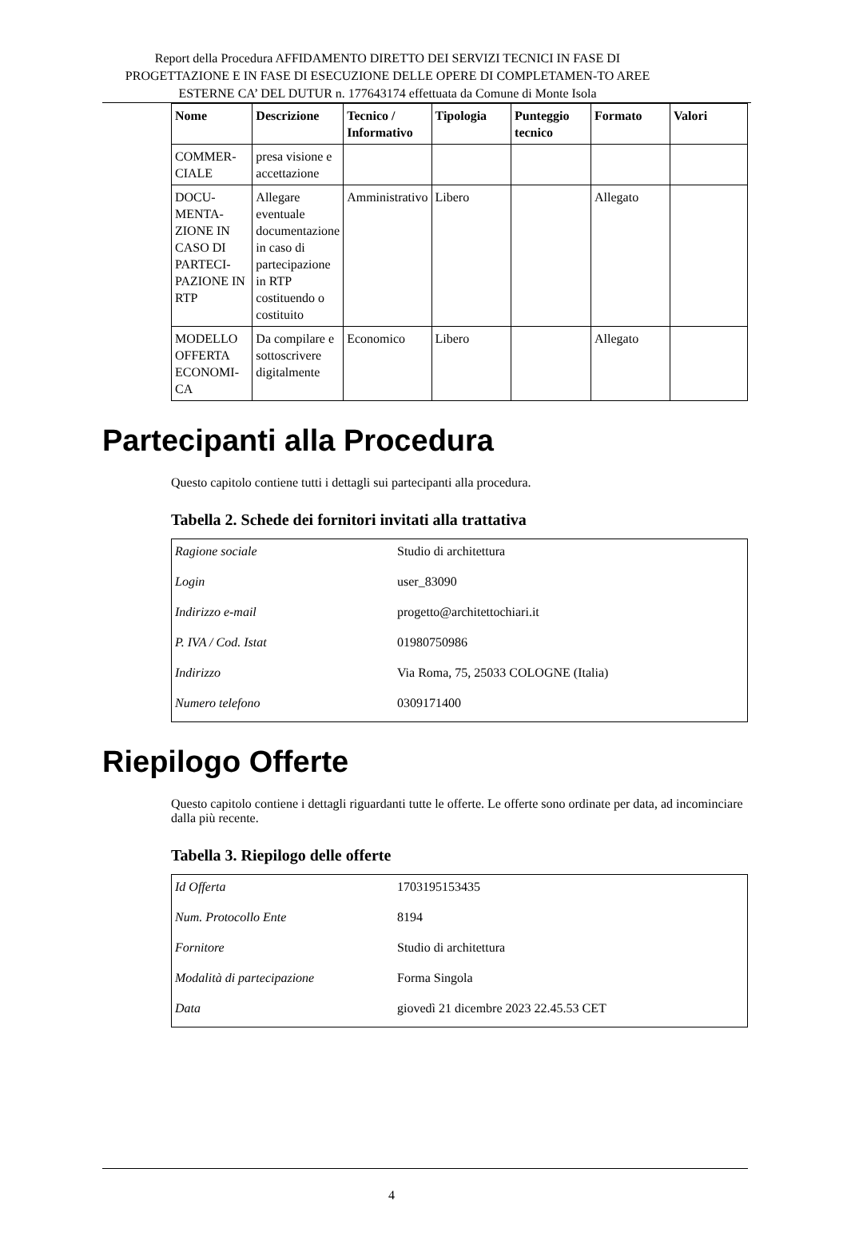Report della Procedura AFFIDAMENTO DIRETTO DEI SERVIZI TECNICI IN FASE DI PROGETTAZIONE E IN FASE DI ESECUZIONE DELLE OPERE DI COMPLETAMEN-TO AREE ESTERNE CA’ DEL DUTUR n. 177643174 effettuata da Comune di Monte Isola
| Nome | Descrizione | Tecnico / Informativo | Tipologia | Punteggio tecnico | Formato | Valori |
| --- | --- | --- | --- | --- | --- | --- |
| COMMER-CIALE | presa visione e accettazione | | | | | |
| DOCU-MENTA-ZIONE IN CASO DI PARTECI-PAZIONE IN RTP | Allegare eventuale documentazione in caso di partecipazione in RTP costituendo o costituito | Amministrativo | Libero | | Allegato | |
| MODELLO OFFERTA ECONOMI-CA | Da compilare e sottoscrivere digitalmente | Economico | Libero | | Allegato | |
Partecipanti alla Procedura
Questo capitolo contiene tutti i dettagli sui partecipanti alla procedura.
Tabella 2. Schede dei fornitori invitati alla trattativa
| Ragione sociale | Studio di architettura |
| Login | user_83090 |
| Indirizzo e-mail | progetto@architettochiari.it |
| P. IVA / Cod. Istat | 01980750986 |
| Indirizzo | Via Roma, 75, 25033 COLOGNE (Italia) |
| Numero telefono | 0309171400 |
Riepilogo Offerte
Questo capitolo contiene i dettagli riguardanti tutte le offerte. Le offerte sono ordinate per data, ad incominciare dalla più recente.
Tabella 3. Riepilogo delle offerte
| Id Offerta | 1703195153435 |
| Num. Protocollo Ente | 8194 |
| Fornitore | Studio di architettura |
| Modalità di partecipazione | Forma Singola |
| Data | giovedì 21 dicembre 2023 22.45.53 CET |
4